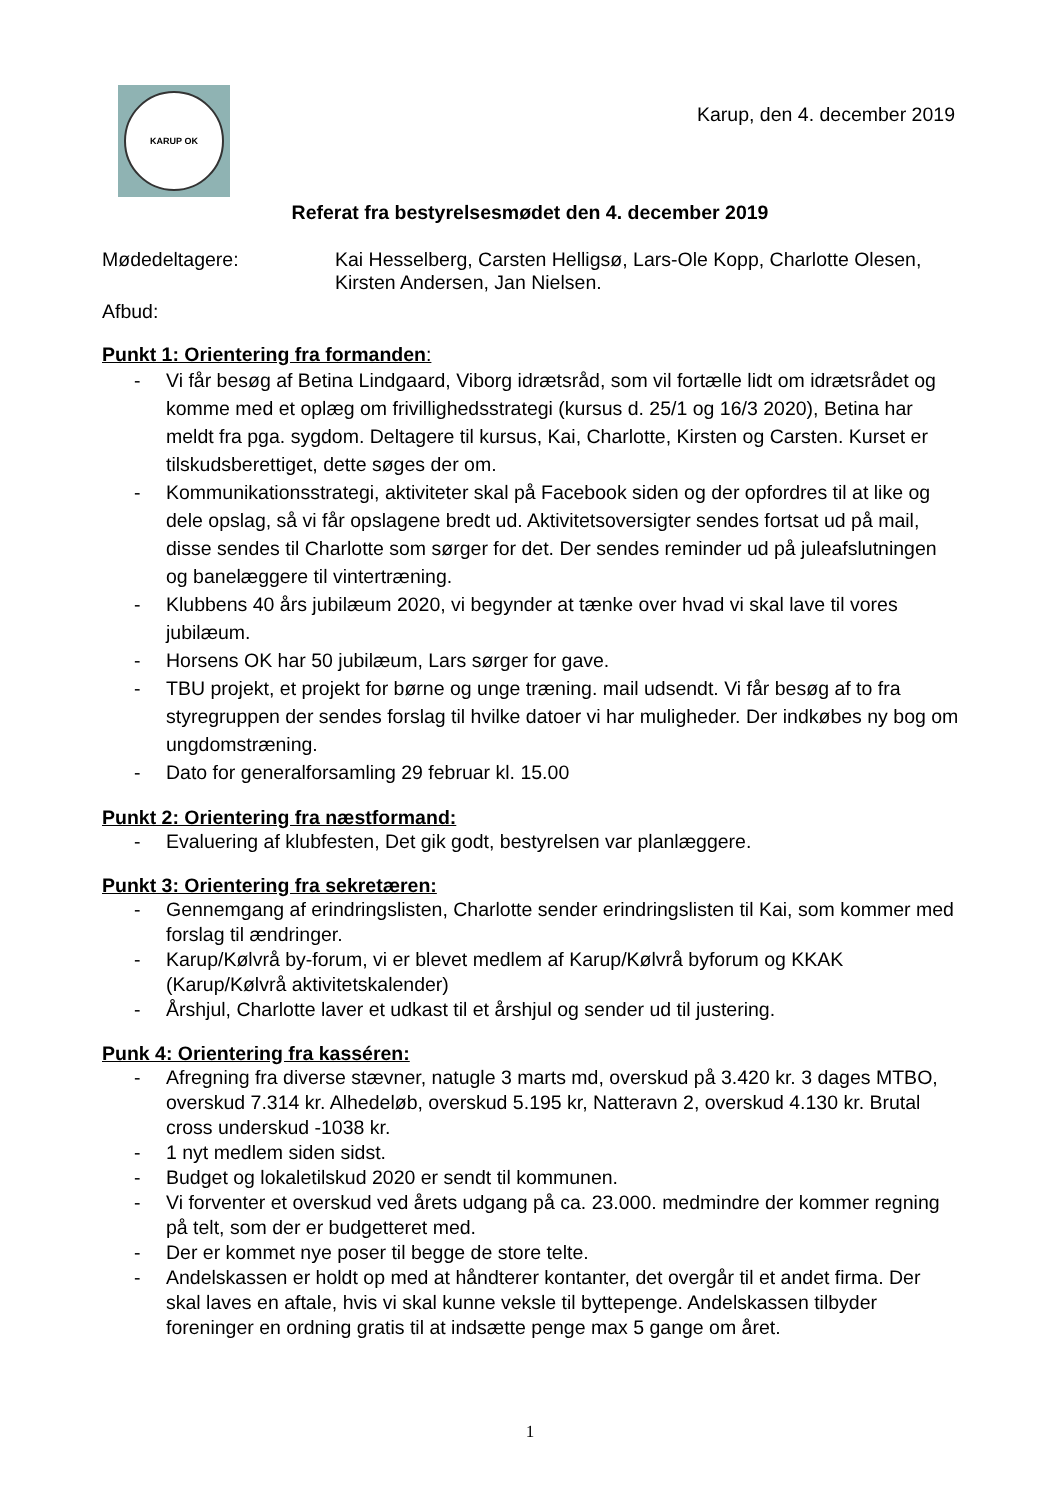KARUP OK
Karup, den 4. december 2019
Referat fra bestyrelsesmødet den 4. december 2019
Mødedeltagere: Kai Hesselberg, Carsten Helligsø, Lars-Ole Kopp, Charlotte Olesen,
Kirsten Andersen, Jan Nielsen.
Afbud:
Punkt 1: Orientering fra formanden:
- Vi får besøg af Betina Lindgaard, Viborg idrætsråd, som vil fortælle lidt om idrætsrådet og komme med et oplæg om frivillighedsstrategi (kursus d. 25/1 og 16/3 2020), Betina har meldt fra pga. sygdom. Deltagere til kursus, Kai, Charlotte, Kirsten og Carsten. Kurset er tilskudsberettiget, dette søges der om.
- Kommunikationsstrategi, aktiviteter skal på Facebook siden og der opfordres til at like og dele opslag, så vi får opslagene bredt ud. Aktivitetsoversigter sendes fortsat ud på mail, disse sendes til Charlotte som sørger for det. Der sendes reminder ud på juleafslutningen og banelæggere til vintertræning.
- Klubbens 40 års jubilæum 2020, vi begynder at tænke over hvad vi skal lave til vores jubilæum.
- Horsens OK har 50 jubilæum, Lars sørger for gave.
- TBU projekt, et projekt for børne og unge træning. mail udsendt. Vi får besøg af to fra styregruppen der sendes forslag til hvilke datoer vi har muligheder. Der indkøbes ny bog om ungdomstræning.
- Dato for generalforsamling 29 februar kl. 15.00
Punkt 2: Orientering fra næstformand:
- Evaluering af klubfesten, Det gik godt, bestyrelsen var planlæggere.
Punkt 3: Orientering fra sekretæren:
- Gennemgang af erindringslisten, Charlotte sender erindringslisten til Kai, som kommer med forslag til ændringer.
- Karup/Kølvrå by-forum, vi er blevet medlem af Karup/Kølvrå byforum og KKAK (Karup/Kølvrå aktivitetskalender)
- Årshjul, Charlotte laver et udkast til et årshjul og sender ud til justering.
Punk 4: Orientering fra kasséren:
- Afregning fra diverse stævner, natugle 3 marts md, overskud på 3.420 kr. 3 dages MTBO, overskud 7.314 kr. Alhedeløb, overskud 5.195 kr, Natteravn 2, overskud 4.130 kr. Brutal cross underskud -1038 kr.
- 1 nyt medlem siden sidst.
- Budget og lokaletilskud 2020 er sendt til kommunen.
- Vi forventer et overskud ved årets udgang på ca. 23.000. medmindre der kommer regning på telt, som der er budgetteret med.
- Der er kommet nye poser til begge de store telte.
- Andelskassen er holdt op med at håndterer kontanter, det overgår til et andet firma. Der skal laves en aftale, hvis vi skal kunne veksle til byttepenge. Andelskassen tilbyder foreninger en ordning gratis til at indsætte penge max 5 gange om året.
1